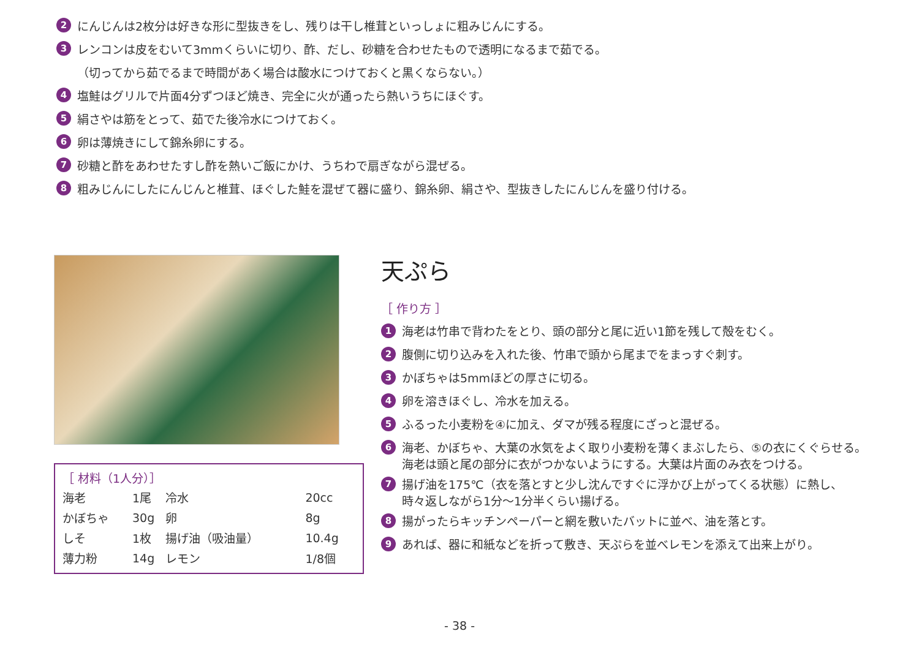2 にんじんは2枚分は好きな形に型抜きをし、残りは干し椎茸といっしょに粗みじんにする。
3 レンコンは皮をむいて3mmくらいに切り、酢、だし、砂糖を合わせたもので透明になるまで茹でる。
（切ってから茹でるまで時間があく場合は酸水につけておくと黒くならない。）
4 塩鮭はグリルで片面4分ずつほど焼き、完全に火が通ったら熱いうちにほぐす。
5 絹さやは筋をとって、茹でた後冷水につけておく。
6 卵は薄焼きにして錦糸卵にする。
7 砂糖と酢をあわせたすし酢を熱いご飯にかけ、うちわで扇ぎながら混ぜる。
8 粗みじんにしたにんじんと椎茸、ほぐした鮭を混ぜて器に盛り、錦糸卵、絹さや、型抜きしたにんじんを盛り付ける。
［ 材料（1人分）］
| 海老 | 1尾 | 冷水 | 20cc |
| かぼちゃ | 30g | 卵 | 8g |
| しそ | 1枚 | 揚げ油（吸油量） | 10.4g |
| 薄力粉 | 14g | レモン | 1/8個 |
天ぷら
［ 作り方 ］
1 海老は竹串で背わたをとり、頭の部分と尾に近い1節を残して殻をむく。
2 腹側に切り込みを入れた後、竹串で頭から尾までをまっすぐ刺す。
3 かぼちゃは5mmほどの厚さに切る。
4 卵を溶きほぐし、冷水を加える。
5 ふるった小麦粉を④に加え、ダマが残る程度にざっと混ぜる。
6 海老、かぼちゃ、大葉の水気をよく取り小麦粉を薄くまぶしたら、⑤の衣にくぐらせる。
海老は頭と尾の部分に衣がつかないようにする。大葉は片面のみ衣をつける。
7 揚げ油を175℃（衣を落とすと少し沈んですぐに浮かび上がってくる状態）に熱し、
時々返しながら1分～1分半くらい揚げる。
8 揚がったらキッチンペーパーと網を敷いたバットに並べ、油を落とす。
9 あれば、器に和紙などを折って敷き、天ぷらを並べレモンを添えて出来上がり。
- 38 -